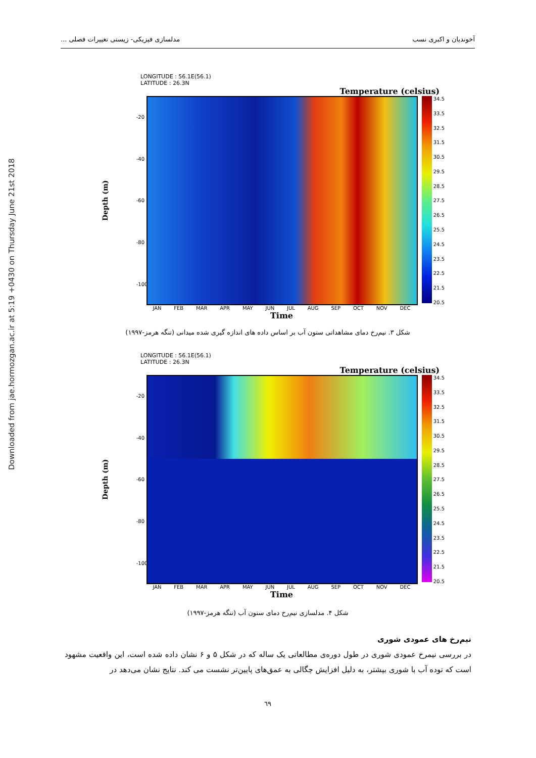Downloaded from jae.hormozgan.ac.ir at 5:19 +0430 on Thursday June 21st 2018
آخوندیان و اکبری نسب مدلسازی فیزیکی- زیستی تغییرات فصلی ...
LONGITUDE : 56.1E(56.1)
LATITUDE : 26.3N
Temperature (celsius)
Depth (m)
-20
-40
-60
-80
-100
34.5
33.5
32.5
31.5
30.5
29.5
28.5
27.5
26.5
25.5
24.5
23.5
22.5
21.5
20.5
JAN FEB MAR APR MAY JUN JUL AUG SEP OCT NOV DEC
Time
شکل ۳. نیم‌رخ دمای مشاهداتی ستون آب بر اساس داده های اندازه گیری شده میدانی (تنگه هرمز-۱۹۹۷)
LONGITUDE : 56.1E(56.1)
LATITUDE : 26.3N
Temperature (celsius)
Depth (m)
-20
-40
-60
-80
-100
34.5
33.5
32.5
31.5
30.5
29.5
28.5
27.5
26.5
25.5
24.5
23.5
22.5
21.5
20.5
JAN FEB MAR APR MAY JUN JUL AUG SEP OCT NOV DEC
Time
شکل ۴. مدلسازی نیم‌رخ دمای ستون آب (تنگه هرمز-۱۹۹۷)
نیم‌رخ های عمودی شوری
در بررسی نیمرخ عمودی شوری در طول دوره‌ی مطالعاتی یک ساله که در شکل ۵ و ۶ نشان داده شده است، این واقعیت مشهود است که توده آب با شوری بیشتر، به دلیل افزایش چگالی به عمق‌های پایین‌تر نشست می کند. نتایج نشان می‌دهد در
٦٩